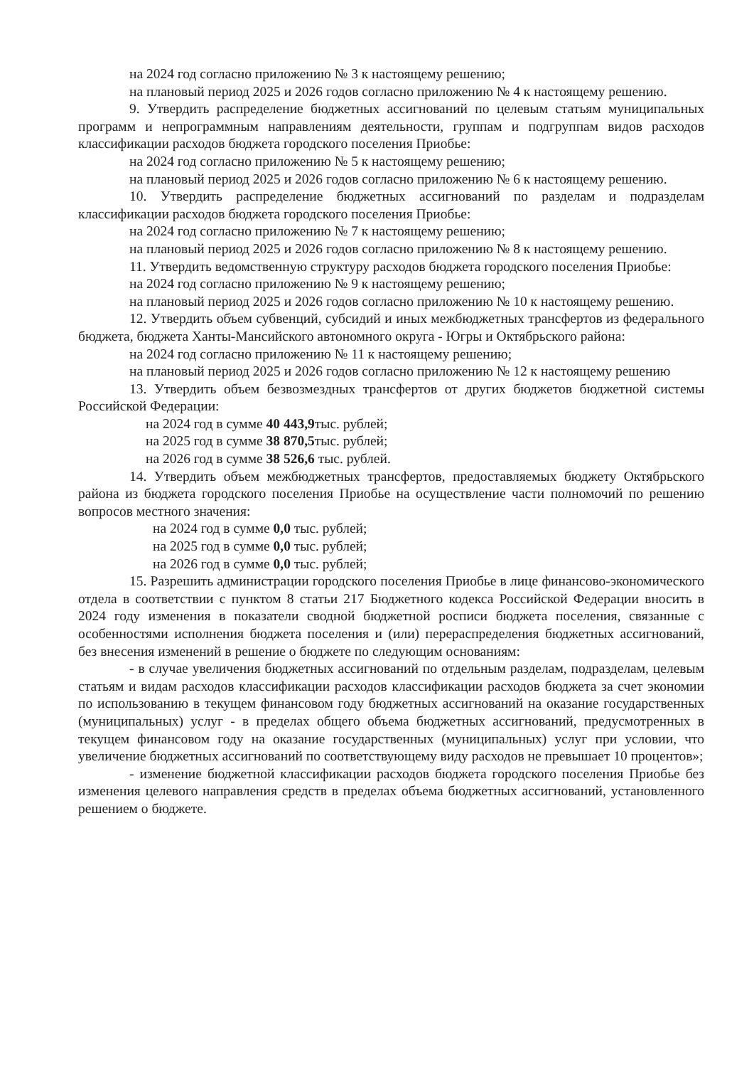на 2024 год согласно приложению № 3 к настоящему решению;
на плановый период 2025 и 2026 годов согласно приложению № 4 к настоящему решению.
9. Утвердить распределение бюджетных ассигнований по целевым статьям муниципальных программ и непрограммным направлениям деятельности, группам и подгруппам видов расходов классификации расходов бюджета городского поселения Приобье:
на 2024 год согласно приложению № 5 к настоящему решению;
на плановый период 2025 и 2026 годов согласно приложению № 6 к настоящему решению.
10. Утвердить распределение бюджетных ассигнований по разделам и подразделам классификации расходов бюджета городского поселения Приобье:
на 2024 год согласно приложению № 7 к настоящему решению;
на плановый период 2025 и 2026 годов согласно приложению № 8 к настоящему решению.
11. Утвердить ведомственную структуру расходов бюджета городского поселения Приобье:
на 2024 год согласно приложению № 9 к настоящему решению;
на плановый период 2025 и 2026 годов согласно приложению № 10 к настоящему решению.
12. Утвердить объем субвенций, субсидий и иных межбюджетных трансфертов из федерального бюджета, бюджета Ханты-Мансийского автономного округа - Югры и Октябрьского района:
на 2024 год согласно приложению № 11 к настоящему решению;
на плановый период 2025 и 2026 годов согласно приложению № 12 к настоящему решению
13. Утвердить объем безвозмездных трансфертов от других бюджетов бюджетной системы Российской Федерации:
на 2024 год в сумме 40 443,9тыс. рублей;
на 2025 год в сумме 38 870,5тыс. рублей;
на 2026 год в сумме 38 526,6 тыс. рублей.
14. Утвердить объем межбюджетных трансфертов, предоставляемых бюджету Октябрьского района из бюджета городского поселения Приобье на осуществление части полномочий по решению вопросов местного значения:
на 2024 год в сумме 0,0 тыс. рублей;
на 2025 год в сумме 0,0 тыс. рублей;
на 2026 год в сумме 0,0 тыс. рублей;
15. Разрешить администрации городского поселения Приобье в лице финансово-экономического отдела в соответствии с пунктом 8 статьи 217 Бюджетного кодекса Российской Федерации вносить в 2024 году изменения в показатели сводной бюджетной росписи бюджета поселения, связанные с особенностями исполнения бюджета поселения и (или) перераспределения бюджетных ассигнований, без внесения изменений в решение о бюджете по следующим основаниям:
- в случае увеличения бюджетных ассигнований по отдельным разделам, подразделам, целевым статьям и видам расходов классификации расходов классификации расходов бюджета за счет экономии по использованию в текущем финансовом году бюджетных ассигнований на оказание государственных (муниципальных) услуг - в пределах общего объема бюджетных ассигнований, предусмотренных в текущем финансовом году на оказание государственных (муниципальных) услуг при условии, что увеличение бюджетных ассигнований по соответствующему виду расходов не превышает 10 процентов»;
- изменение бюджетной классификации расходов бюджета городского поселения Приобье без изменения целевого направления средств в пределах объема бюджетных ассигнований, установленного решением о бюджете.